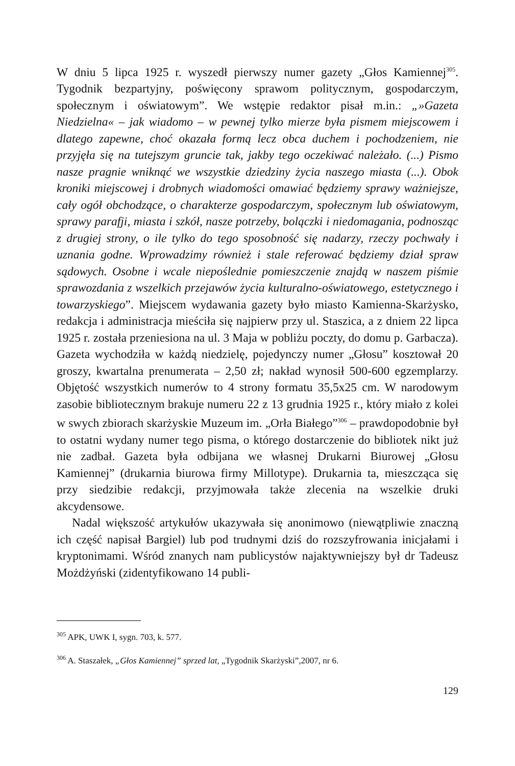W dniu 5 lipca 1925 r. wyszedł pierwszy numer gazety „Głos Kamiennej<sup>305</sup>. Tygodnik bezpartyjny, poświęcony sprawom politycznym, gospodarczym, społecznym i oświatowym”. We wstępie redaktor pisał m.in.: „»Gazeta Niedzielna« – jak wiadomo – w pewnej tylko mierze była pismem miejscowem i dlatego zapewne, choć okazała formą lecz obca duchem i pochodzeniem, nie przyjęła się na tutejszym gruncie tak, jakby tego oczekiwać należało. (...) Pismo nasze pragnie wniknąć we wszystkie dziedziny życia naszego miasta (...). Obok kroniki miejscowej i drobnych wiadomości omawiać będziemy sprawy ważniejsze, cały ogół obchodzące, o charakterze gospodarczym, społecznym lub oświatowym, sprawy parafji, miasta i szkół, nasze potrzeby, bolączki i niedomagania, podnosząc z drugiej strony, o ile tylko do tego sposobność się nadarzy, rzeczy pochwały i uznania godne. Wprowadzimy również i stale referować będziemy dział spraw sądowych. Osobne i wcale niepoślednie pomieszczenie znajdą w naszem piśmie sprawozdania z wszelkich przejawów życia kulturalno-oświatowego, estetycznego i towarzyskiego”. Miejscem wydawania gazety było miasto Kamienna-Skarżysko, redakcja i administracja mieściła się najpierw przy ul. Staszica, a z dniem 22 lipca 1925 r. została przeniesiona na ul. 3 Maja w pobliżu poczty, do domu p. Garbacza). Gazeta wychodziła w każdą niedzielę, pojedynczy numer „Głosu” kosztował 20 groszy, kwartalna prenumerata – 2,50 zł; nakład wynosił 500-600 egzemplarzy. Objętość wszystkich numerów to 4 strony formatu 35,5x25 cm. W narodowym zasobie bibliotecznym brakuje numeru 22 z 13 grudnia 1925 r., który miało z kolei w swych zbiorach skarżyskie Muzeum im. „Orła Białego”<sup>306</sup> – prawdopodobnie był to ostatni wydany numer tego pisma, o którego dostarczenie do bibliotek nikt już nie zadbał. Gazeta była odbijana we własnej Drukarni Biurowej „Głosu Kamiennej” (drukarnia biurowa firmy Millotype). Drukarnia ta, mieszcząca się przy siedzibie redakcji, przyjmowała także zlecenia na wszelkie druki akcydensowe.
Nadal większość artykułów ukazywała się anonimowo (niewątpliwie znaczną ich część napisał Bargiel) lub pod trudnymi dziś do rozszyfrowania inicjałami i kryptonimami. Wśród znanych nam publicystów najaktywniejszy był dr Tadeusz Możdżyński (zidentyfikowano 14 publi-
<sup>305</sup> APK, UWK I, sygn. 703, k. 577.
<sup>306</sup> A. Staszałek, „Głos Kamiennej” sprzed lat, „Tygodnik Skarżyski”,2007, nr 6.
129